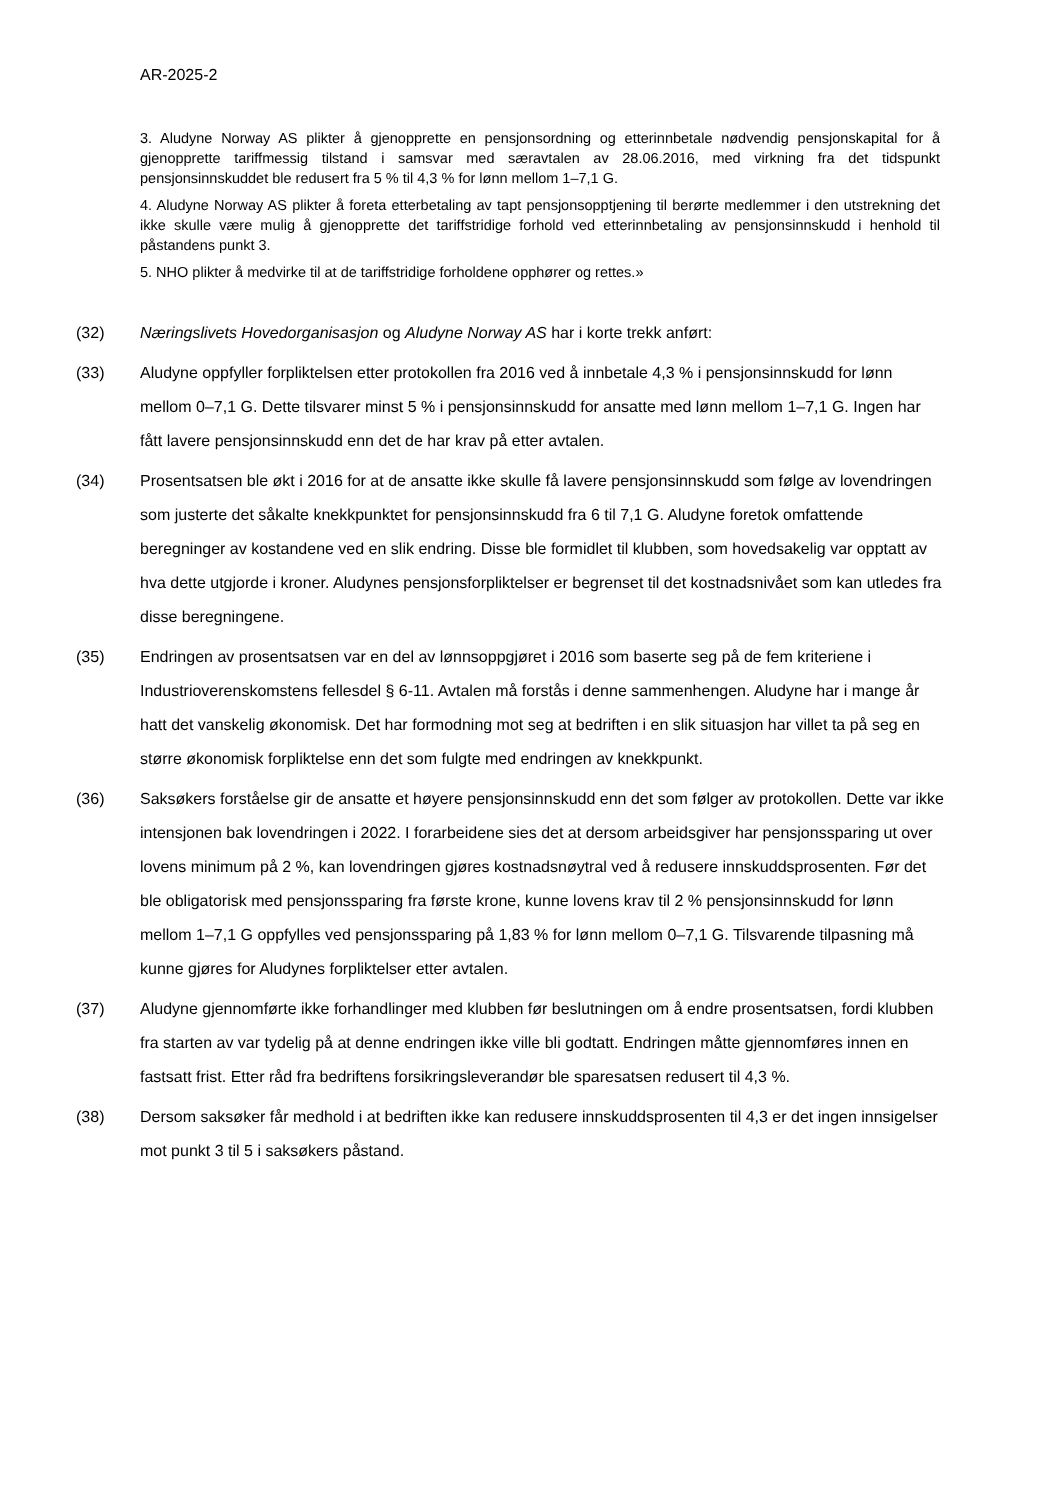AR-2025-2
3. Aludyne Norway AS plikter å gjenopprette en pensjonsordning og etterinnbetale nødvendig pensjonskapital for å gjenopprette tariffmessig tilstand i samsvar med særavtalen av 28.06.2016, med virkning fra det tidspunkt pensjonsinnskuddet ble redusert fra 5 % til 4,3 % for lønn mellom 1–7,1 G.
4. Aludyne Norway AS plikter å foreta etterbetaling av tapt pensjonsopptjening til berørte medlemmer i den utstrekning det ikke skulle være mulig å gjenopprette det tariffstridige forhold ved etterinnbetaling av pensjonsinnskudd i henhold til påstandens punkt 3.
5. NHO plikter å medvirke til at de tariffstridige forholdene opphører og rettes.»
(32) Næringslivets Hovedorganisasjon og Aludyne Norway AS har i korte trekk anført:
(33) Aludyne oppfyller forpliktelsen etter protokollen fra 2016 ved å innbetale 4,3 % i pensjonsinnskudd for lønn mellom 0–7,1 G. Dette tilsvarer minst 5 % i pensjonsinnskudd for ansatte med lønn mellom 1–7,1 G. Ingen har fått lavere pensjonsinnskudd enn det de har krav på etter avtalen.
(34) Prosentsatsen ble økt i 2016 for at de ansatte ikke skulle få lavere pensjonsinnskudd som følge av lovendringen som justerte det såkalte knekkpunktet for pensjonsinnskudd fra 6 til 7,1 G. Aludyne foretok omfattende beregninger av kostandene ved en slik endring. Disse ble formidlet til klubben, som hovedsakelig var opptatt av hva dette utgjorde i kroner. Aludynes pensjonsforpliktelser er begrenset til det kostnadsnivået som kan utledes fra disse beregningene.
(35) Endringen av prosentsatsen var en del av lønnsoppgjøret i 2016 som baserte seg på de fem kriteriene i Industrioverenskomstens fellesdel § 6-11. Avtalen må forstås i denne sammenhengen. Aludyne har i mange år hatt det vanskelig økonomisk. Det har formodning mot seg at bedriften i en slik situasjon har villet ta på seg en større økonomisk forpliktelse enn det som fulgte med endringen av knekkpunkt.
(36) Saksøkers forståelse gir de ansatte et høyere pensjonsinnskudd enn det som følger av protokollen. Dette var ikke intensjonen bak lovendringen i 2022. I forarbeidene sies det at dersom arbeidsgiver har pensjonssparing ut over lovens minimum på 2 %, kan lovendringen gjøres kostnadsnøytral ved å redusere innskuddsprosenten. Før det ble obligatorisk med pensjonssparing fra første krone, kunne lovens krav til 2 % pensjonsinnskudd for lønn mellom 1–7,1 G oppfylles ved pensjonssparing på 1,83 % for lønn mellom 0–7,1 G. Tilsvarende tilpasning må kunne gjøres for Aludynes forpliktelser etter avtalen.
(37) Aludyne gjennomførte ikke forhandlinger med klubben før beslutningen om å endre prosentsatsen, fordi klubben fra starten av var tydelig på at denne endringen ikke ville bli godtatt. Endringen måtte gjennomføres innen en fastsatt frist. Etter råd fra bedriftens forsikringsleverandør ble sparesatsen redusert til 4,3 %.
(38) Dersom saksøker får medhold i at bedriften ikke kan redusere innskuddsprosenten til 4,3 er det ingen innsigelser mot punkt 3 til 5 i saksøkers påstand.